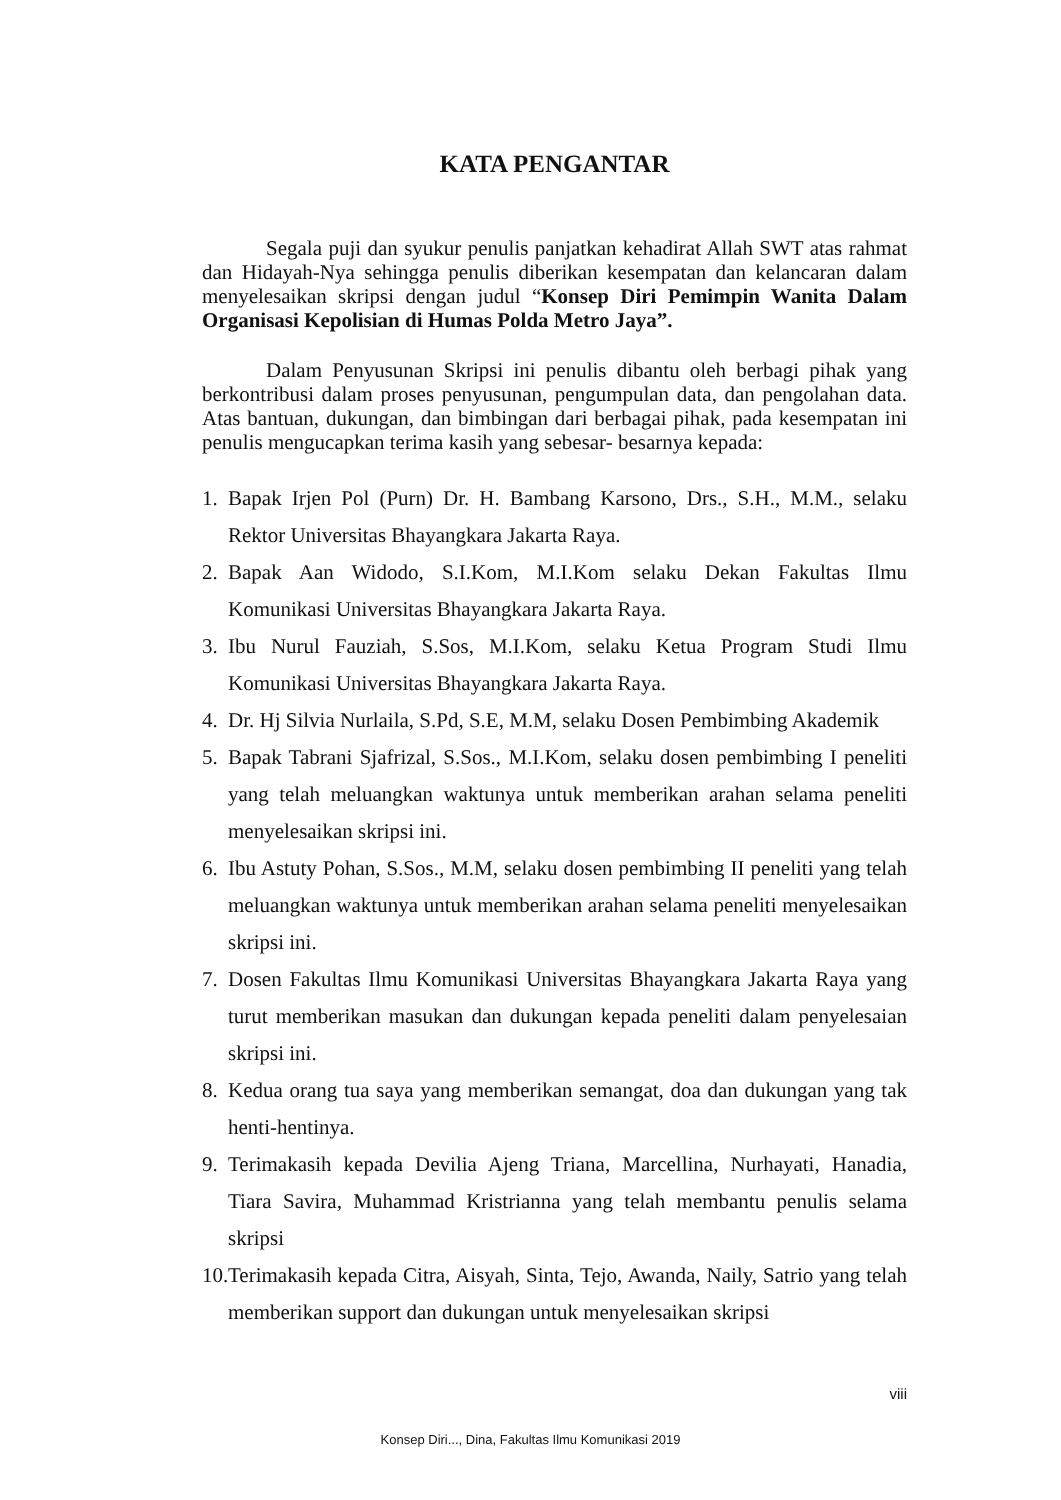KATA PENGANTAR
Segala puji dan syukur penulis panjatkan kehadirat Allah SWT atas rahmat dan Hidayah-Nya sehingga penulis diberikan kesempatan dan kelancaran dalam menyelesaikan skripsi dengan judul “Konsep Diri Pemimpin Wanita Dalam Organisasi Kepolisian di Humas Polda Metro Jaya”.
Dalam Penyusunan Skripsi ini penulis dibantu oleh berbagi pihak yang berkontribusi dalam proses penyusunan, pengumpulan data, dan pengolahan data. Atas bantuan, dukungan, dan bimbingan dari berbagai pihak, pada kesempatan ini penulis mengucapkan terima kasih yang sebesar- besarnya kepada:
1. Bapak Irjen Pol (Purn) Dr. H. Bambang Karsono, Drs., S.H., M.M., selaku Rektor Universitas Bhayangkara Jakarta Raya.
2. Bapak Aan Widodo, S.I.Kom, M.I.Kom selaku Dekan Fakultas Ilmu Komunikasi Universitas Bhayangkara Jakarta Raya.
3. Ibu Nurul Fauziah, S.Sos, M.I.Kom, selaku Ketua Program Studi Ilmu Komunikasi Universitas Bhayangkara Jakarta Raya.
4. Dr. Hj Silvia Nurlaila, S.Pd, S.E, M.M, selaku Dosen Pembimbing Akademik
5. Bapak Tabrani Sjafrizal, S.Sos., M.I.Kom, selaku dosen pembimbing I peneliti yang telah meluangkan waktunya untuk memberikan arahan selama peneliti menyelesaikan skripsi ini.
6. Ibu Astuty Pohan, S.Sos., M.M, selaku dosen pembimbing II peneliti yang telah meluangkan waktunya untuk memberikan arahan selama peneliti menyelesaikan skripsi ini.
7. Dosen Fakultas Ilmu Komunikasi Universitas Bhayangkara Jakarta Raya yang turut memberikan masukan dan dukungan kepada peneliti dalam penyelesaian skripsi ini.
8. Kedua orang tua saya yang memberikan semangat, doa dan dukungan yang tak henti-hentinya.
9. Terimakasih kepada Devilia Ajeng Triana, Marcellina, Nurhayati, Hanadia, Tiara Savira, Muhammad Kristrianna yang telah membantu penulis selama skripsi
10. Terimakasih kepada Citra, Aisyah, Sinta, Tejo, Awanda, Naily, Satrio yang telah memberikan support dan dukungan untuk menyelesaikan skripsi
viii
Konsep Diri..., Dina, Fakultas Ilmu Komunikasi 2019